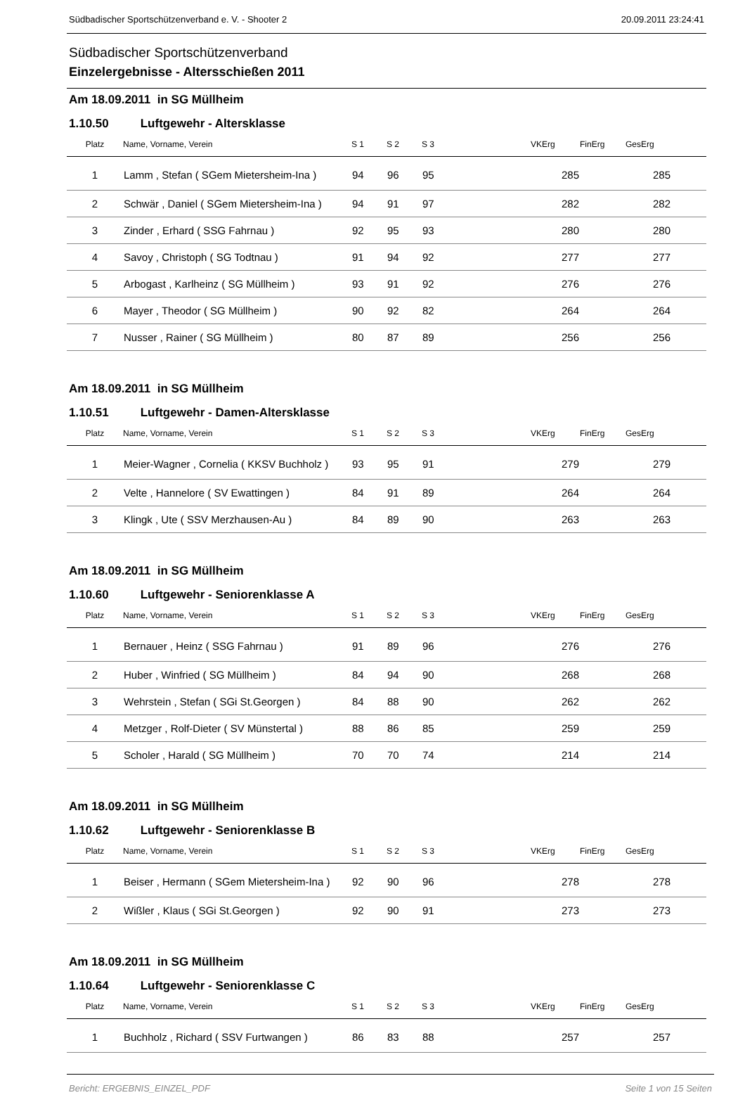Südbadischer Sportschützenverband e. V. - Shooter 2 20.09.2011 23:24:41
Südbadischer Sportschützenverband
Einzelergebnisse - Altersschießen 2011
Am 18.09.2011 in SG Müllheim
1.10.50 Luftgewehr - Altersklasse
| Platz | Name, Vorname, Verein | S 1 | S 2 | S 3 | | VKErg | FinErg | GesErg | |
| --- | --- | --- | --- | --- | --- | --- | --- | --- | --- |
| 1 | Lamm , Stefan ( SGem Mietersheim-Ina ) | 94 | 96 | 95 | | 285 | | 285 | |
| 2 | Schwär , Daniel ( SGem Mietersheim-Ina ) | 94 | 91 | 97 | | 282 | | 282 | |
| 3 | Zinder , Erhard ( SSG Fahrnau ) | 92 | 95 | 93 | | 280 | | 280 | |
| 4 | Savoy , Christoph ( SG Todtnau ) | 91 | 94 | 92 | | 277 | | 277 | |
| 5 | Arbogast , Karlheinz ( SG Müllheim ) | 93 | 91 | 92 | | 276 | | 276 | |
| 6 | Mayer , Theodor ( SG Müllheim ) | 90 | 92 | 82 | | 264 | | 264 | |
| 7 | Nusser , Rainer ( SG Müllheim ) | 80 | 87 | 89 | | 256 | | 256 | |
Am 18.09.2011 in SG Müllheim
1.10.51 Luftgewehr - Damen-Altersklasse
| Platz | Name, Vorname, Verein | S 1 | S 2 | S 3 | | VKErg | FinErg | GesErg | |
| --- | --- | --- | --- | --- | --- | --- | --- | --- | --- |
| 1 | Meier-Wagner , Cornelia ( KKSV Buchholz ) | 93 | 95 | 91 | | 279 | | 279 | |
| 2 | Velte , Hannelore ( SV Ewattingen ) | 84 | 91 | 89 | | 264 | | 264 | |
| 3 | Klingk , Ute ( SSV Merzhausen-Au ) | 84 | 89 | 90 | | 263 | | 263 | |
Am 18.09.2011 in SG Müllheim
1.10.60 Luftgewehr - Seniorenklasse A
| Platz | Name, Vorname, Verein | S 1 | S 2 | S 3 | | VKErg | FinErg | GesErg | |
| --- | --- | --- | --- | --- | --- | --- | --- | --- | --- |
| 1 | Bernauer , Heinz ( SSG Fahrnau ) | 91 | 89 | 96 | | 276 | | 276 | |
| 2 | Huber , Winfried ( SG Müllheim ) | 84 | 94 | 90 | | 268 | | 268 | |
| 3 | Wehrstein , Stefan ( SGi St.Georgen ) | 84 | 88 | 90 | | 262 | | 262 | |
| 4 | Metzger , Rolf-Dieter ( SV Münstertal ) | 88 | 86 | 85 | | 259 | | 259 | |
| 5 | Scholer , Harald ( SG Müllheim ) | 70 | 70 | 74 | | 214 | | 214 | |
Am 18.09.2011 in SG Müllheim
1.10.62 Luftgewehr - Seniorenklasse B
| Platz | Name, Vorname, Verein | S 1 | S 2 | S 3 | | VKErg | FinErg | GesErg | |
| --- | --- | --- | --- | --- | --- | --- | --- | --- | --- |
| 1 | Beiser , Hermann ( SGem Mietersheim-Ina ) | 92 | 90 | 96 | | 278 | | 278 | |
| 2 | Wißler , Klaus ( SGi St.Georgen ) | 92 | 90 | 91 | | 273 | | 273 | |
Am 18.09.2011 in SG Müllheim
1.10.64 Luftgewehr - Seniorenklasse C
| Platz | Name, Vorname, Verein | S 1 | S 2 | S 3 | | VKErg | FinErg | GesErg | |
| --- | --- | --- | --- | --- | --- | --- | --- | --- | --- |
| 1 | Buchholz , Richard ( SSV Furtwangen ) | 86 | 83 | 88 | | 257 | | 257 | |
Bericht: ERGEBNIS_EINZEL_PDF Seite 1 von 15 Seiten